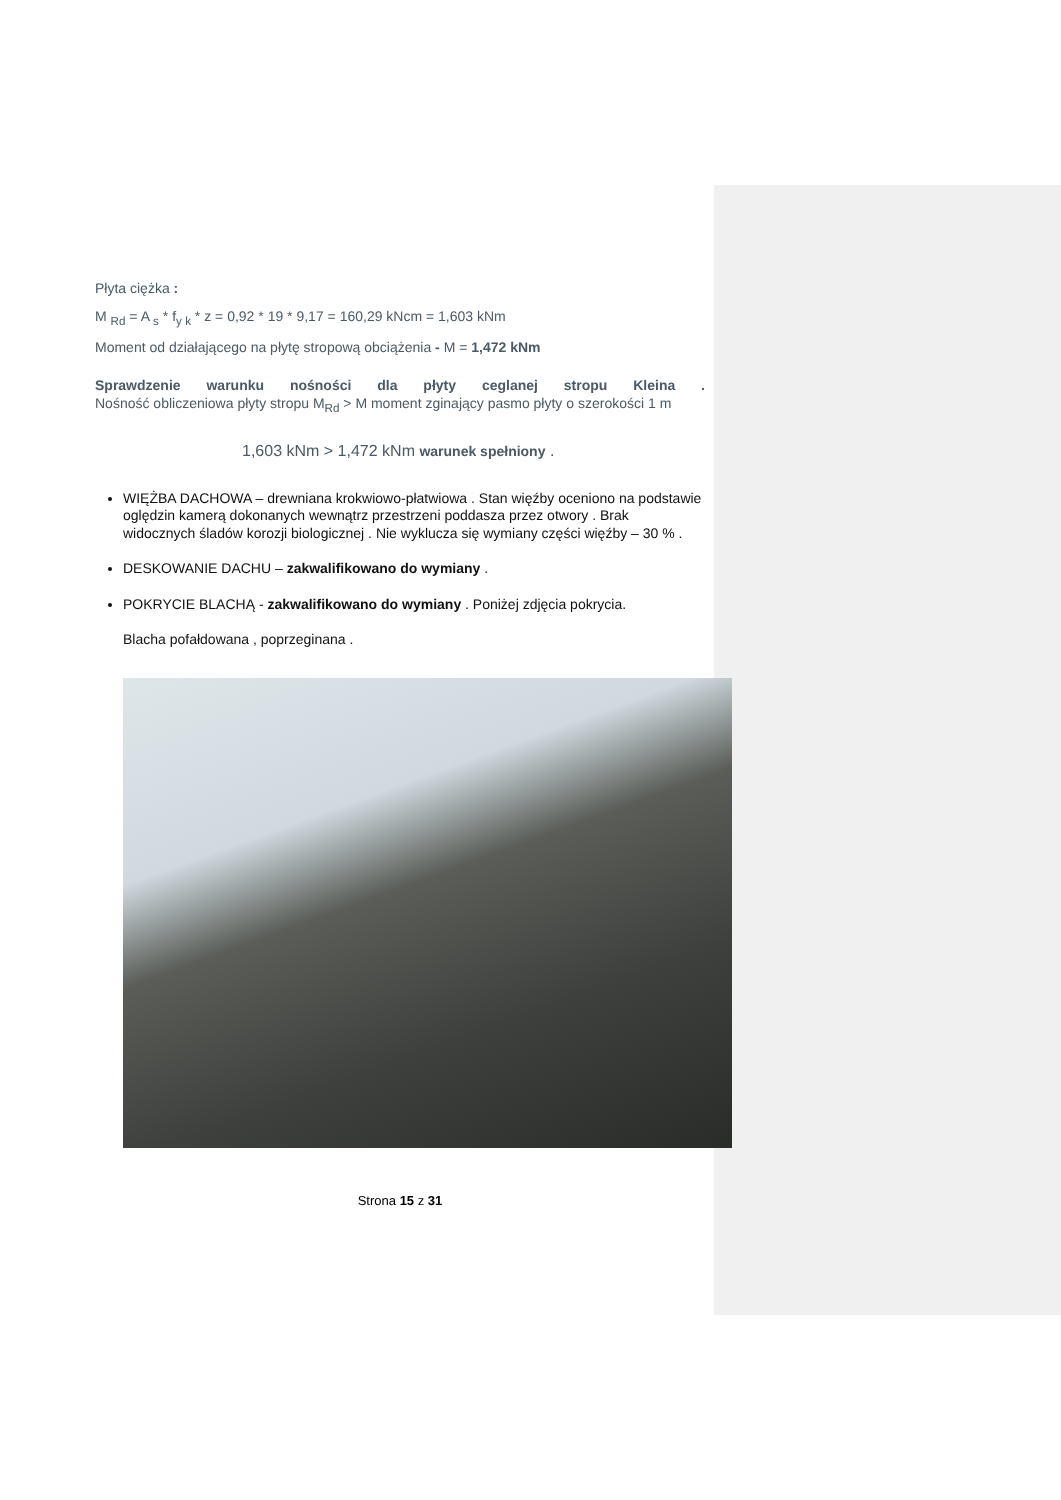Płyta ciężka :
M <sub>Rd</sub> = A <sub>s</sub> * f<sub>y k</sub> * z = 0,92 * 19 * 9,17 = 160,29 kNcm = 1,603 kNm
Moment od działającego na płytę stropową obciążenia - M = 1,472 kNm
Sprawdzenie warunku nośności dla płyty ceglanej stropu Kleina .
Nośność obliczeniowa płyty stropu M<sub>Rd</sub> > M moment zginający pasmo płyty o szerokości 1 m
1,603 kNm > 1,472 kNm warunek spełniony .
WIĘŻBA DACHOWA – drewniana krokwiowo-płatwiowa . Stan więźby oceniono na podstawie oględzin kamerą dokonanych wewnątrz przestrzeni poddasza przez otwory . Brak widocznych śladów korozji biologicznej . Nie wyklucza się wymiany części więźby – 30 % .
DESKOWANIE DACHU – zakwalifikowano do wymiany .
POKRYCIE BLACHĄ - zakwalifikowano do wymiany . Poniżej zdjęcia pokrycia.
Blacha pofałdowana , poprzeginana .
Strona 15 z 31